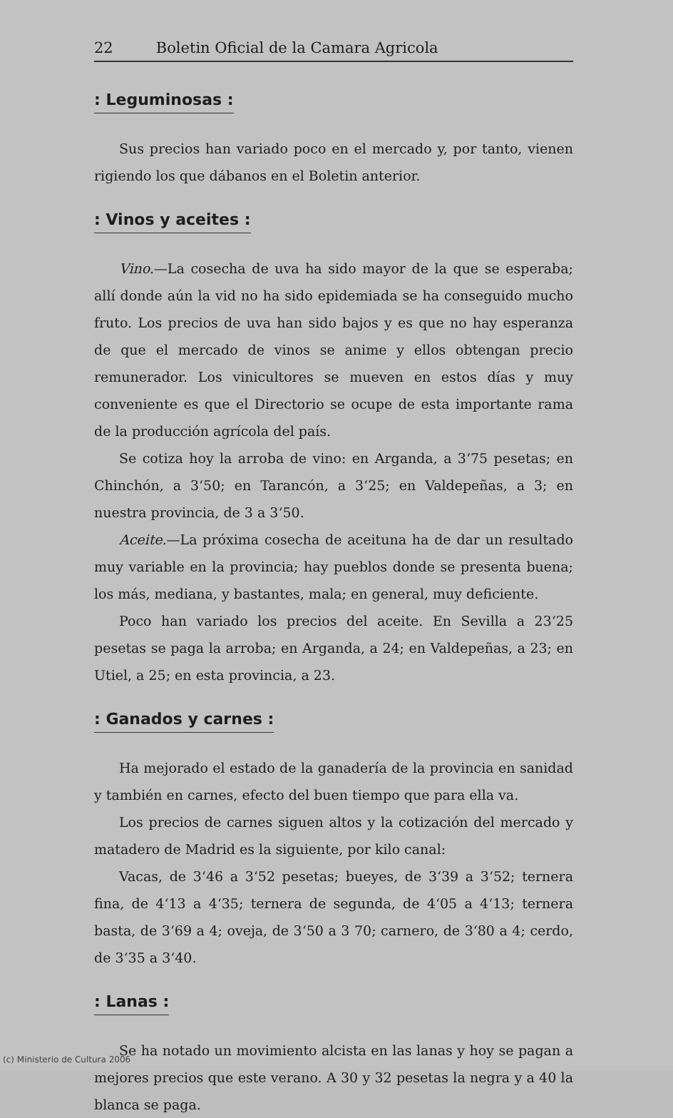22 Boletin Oficial de la Camara Agricola
: Leguminosas :
Sus precios han variado poco en el mercado y, por tanto, vienen rigiendo los que dábanos en el Boletin anterior.
: Vinos y aceites :
Vino.—La cosecha de uva ha sido mayor de la que se esperaba; allí donde aún la vid no ha sido epidemiada se ha conseguido mucho fruto. Los precios de uva han sido bajos y es que no hay esperanza de que el mercado de vinos se anime y ellos obtengan precio remunerador. Los vinicultores se mueven en estos días y muy conveniente es que el Directorio se ocupe de esta importante rama de la producción agrícola del país.
Se cotiza hoy la arroba de vino: en Arganda, a 3‘75 pesetas; en Chinchón, a 3‘50; en Tarancón, a 3‘25; en Valdepeñas, a 3; en nuestra provincia, de 3 a 3‘50.
Aceite.—La próxima cosecha de aceituna ha de dar un resultado muy variable en la provincia; hay pueblos donde se presenta buena; los más, mediana, y bastantes, mala; en general, muy deficiente.
Poco han variado los precios del aceite. En Sevilla a 23‘25 pesetas se paga la arroba; en Arganda, a 24; en Valdepeñas, a 23; en Utiel, a 25; en esta provincia, a 23.
: Ganados y carnes :
Ha mejorado el estado de la ganadería de la provincia en sanidad y también en carnes, efecto del buen tiempo que para ella va.
Los precios de carnes siguen altos y la cotización del mercado y matadero de Madrid es la siguiente, por kilo canal:
Vacas, de 3‘46 a 3‘52 pesetas; bueyes, de 3‘39 a 3‘52; ternera fina, de 4‘13 a 4‘35; ternera de segunda, de 4‘05 a 4‘13; ternera basta, de 3‘69 a 4; oveja, de 3‘50 a 3 70; carnero, de 3‘80 a 4; cerdo, de 3‘35 a 3‘40.
: Lanas :
Se ha notado un movimiento alcista en las lanas y hoy se pagan a mejores precios que este verano. A 30 y 32 pesetas la negra y a 40 la blanca se paga.
(c) Ministerio de Cultura 2006